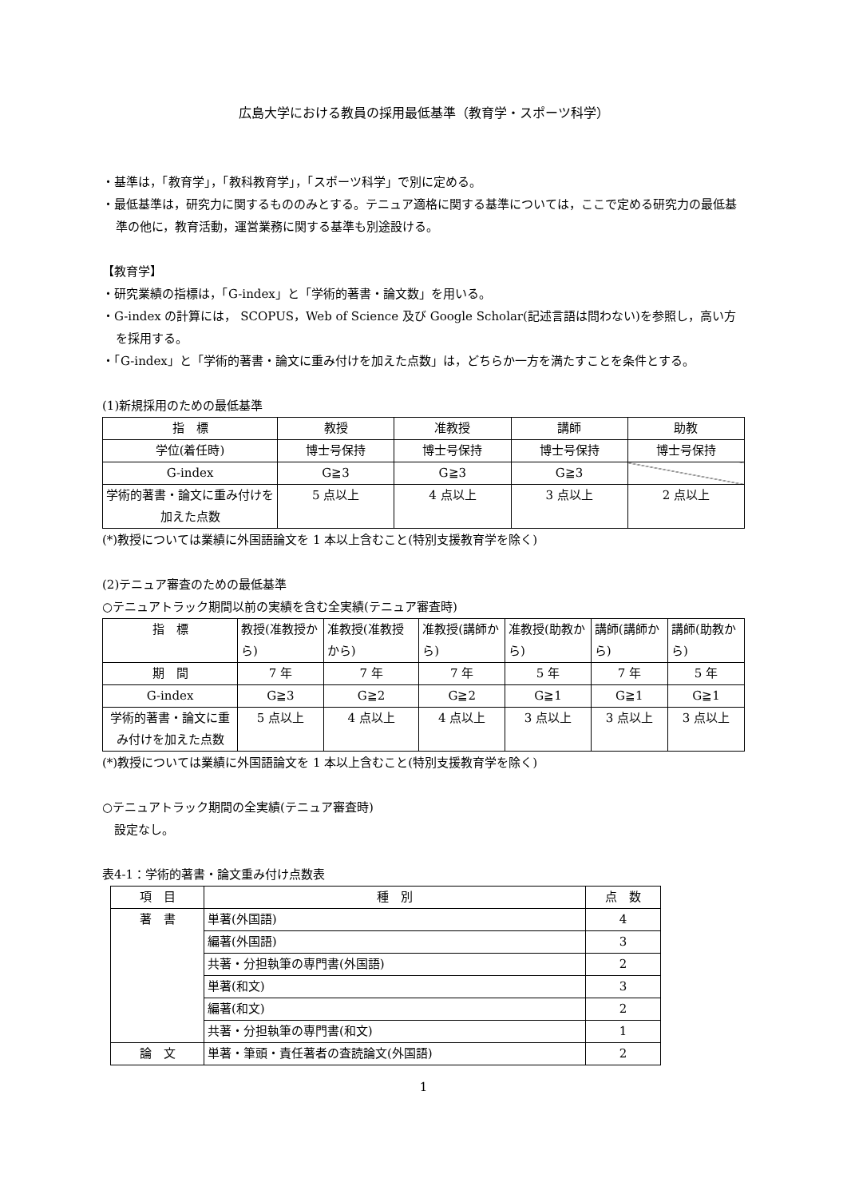広島大学における教員の採用最低基準（教育学・スポーツ科学）
・基準は，「教育学」，「教科教育学」，「スポーツ科学」で別に定める。
・最低基準は，研究力に関するもののみとする。テニュア適格に関する基準については，ここで定める研究力の最低基準の他に，教育活動，運営業務に関する基準も別途設ける。
【教育学】
・研究業績の指標は，「G-index」と「学術的著書・論文数」を用いる。
・G-index の計算には， SCOPUS，Web of Science 及び Google Scholar(記述言語は問わない)を参照し，高い方を採用する。
・「G-index」と「学術的著書・論文に重み付けを加えた点数」は，どちらか一方を満たすことを条件とする。
(1)新規採用のための最低基準
| 指 標 | 教授 | 准教授 | 講師 | 助教 |
| --- | --- | --- | --- | --- |
| 学位(着任時) | 博士号保持 | 博士号保持 | 博士号保持 | 博士号保持 |
| G-index | G≧3 | G≧3 | G≧3 | |
| 学術的著書・論文に重み付けを加えた点数 | 5 点以上 | 4 点以上 | 3 点以上 | 2 点以上 |
(*)教授については業績に外国語論文を 1 本以上含むこと(特別支援教育学を除く)
(2)テニュア審査のための最低基準
○テニュアトラック期間以前の実績を含む全実績(テニュア審査時)
| 指 標 | 教授(准教授から) | 准教授(准教授から) | 准教授(講師から) | 准教授(助教から) | 講師(講師から) | 講師(助教から) |
| --- | --- | --- | --- | --- | --- | --- |
| 期 間 | 7 年 | 7 年 | 7 年 | 5 年 | 7 年 | 5 年 |
| G-index | G≧3 | G≧2 | G≧2 | G≧1 | G≧1 | G≧1 |
| 学術的著書・論文に重み付けを加えた点数 | 5 点以上 | 4 点以上 | 4 点以上 | 3 点以上 | 3 点以上 | 3 点以上 |
(*)教授については業績に外国語論文を 1 本以上含むこと(特別支援教育学を除く)
○テニュアトラック期間の全実績(テニュア審査時)
　設定なし。
表4-1：学術的著書・論文重み付け点数表
| 項 目 | 種 別 | 点 数 |
| --- | --- | --- |
| 著 書 | 単著(外国語) | 4 |
| | 編著(外国語) | 3 |
| | 共著・分担執筆の専門書(外国語) | 2 |
| | 単著(和文) | 3 |
| | 編著(和文) | 2 |
| | 共著・分担執筆の専門書(和文) | 1 |
| 論 文 | 単著・筆頭・責任著者の査読論文(外国語) | 2 |
1